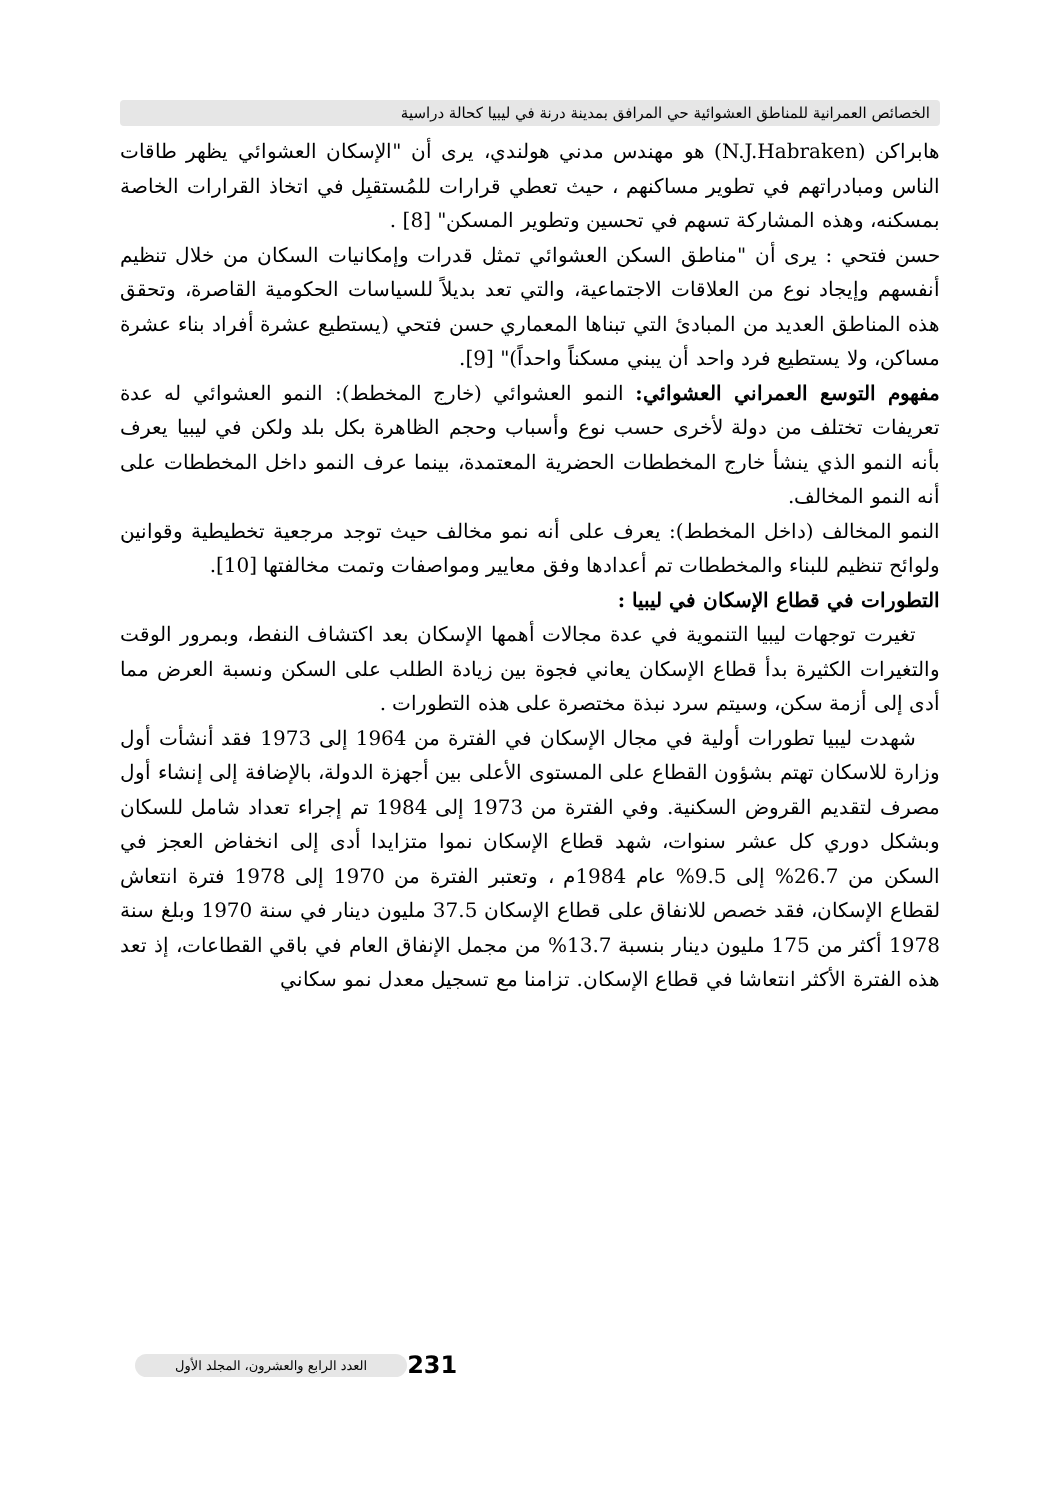الخصائص العمرانية للمناطق العشوائية حي المرافق بمدينة درنة في ليبيا كحالة دراسية
هابراكن (N.J.Habraken) هو مهندس مدني هولندي، يرى أن "الإسكان العشوائي يظهر طاقات الناس ومبادراتهم في تطوير مساكنهم ، حيث تعطي قرارات للمُستقبِل في اتخاذ القرارات الخاصة بمسكنه، وهذه المشاركة تسهم في تحسين وتطوير المسكن" [8] .
حسن فتحي : يرى أن "مناطق السكن العشوائي تمثل قدرات وإمكانيات السكان من خلال تنظيم أنفسهم وإيجاد نوع من العلاقات الاجتماعية، والتي تعد بديلاً للسياسات الحكومية القاصرة، وتحقق هذه المناطق العديد من المبادئ التي تبناها المعماري حسن فتحي (يستطيع عشرة أفراد بناء عشرة مساكن، ولا يستطيع فرد واحد أن يبني مسكناً واحداً)" [9].
مفهوم التوسع العمراني العشوائي: النمو العشوائي (خارج المخطط): النمو العشوائي له عدة تعريفات تختلف من دولة لأخرى حسب نوع وأسباب وحجم الظاهرة بكل بلد ولكن في ليبيا يعرف بأنه النمو الذي ينشأ خارج المخططات الحضرية المعتمدة، بينما عرف النمو داخل المخططات على أنه النمو المخالف.
النمو المخالف (داخل المخطط): يعرف على أنه نمو مخالف حيث توجد مرجعية تخطيطية وقوانين ولوائح تنظيم للبناء والمخططات تم أعدادها وفق معايير ومواصفات وتمت مخالفتها [10].
التطورات في قطاع الإسكان في ليبيا :
تغيرت توجهات ليبيا التنموية في عدة مجالات أهمها الإسكان بعد اكتشاف النفط، وبمرور الوقت والتغيرات الكثيرة بدأ قطاع الإسكان يعاني فجوة بين زيادة الطلب على السكن ونسبة العرض مما أدى إلى أزمة سكن، وسيتم سرد نبذة مختصرة على هذه التطورات .
شهدت ليبيا تطورات أولية في مجال الإسكان في الفترة من 1964 إلى 1973 فقد أنشأت أول وزارة للاسكان تهتم بشؤون القطاع على المستوى الأعلى بين أجهزة الدولة، بالإضافة إلى إنشاء أول مصرف لتقديم القروض السكنية. وفي الفترة من 1973 إلى 1984 تم إجراء تعداد شامل للسكان وبشكل دوري كل عشر سنوات، شهد قطاع الإسكان نموا متزايدا أدى إلى انخفاض العجز في السكن من 26.7% إلى 9.5% عام 1984م ، وتعتبر الفترة من 1970 إلى 1978 فترة انتعاش لقطاع الإسكان، فقد خصص للانفاق على قطاع الإسكان 37.5 مليون دينار في سنة 1970 وبلغ سنة 1978 أكثر من 175 مليون دينار بنسبة 13.7% من مجمل الإنفاق العام في باقي القطاعات، إذ تعد هذه الفترة الأكثر انتعاشا في قطاع الإسكان. تزامنا مع تسجيل معدل نمو سكاني
العدد الرابع والعشرون، المجلد الأول 231